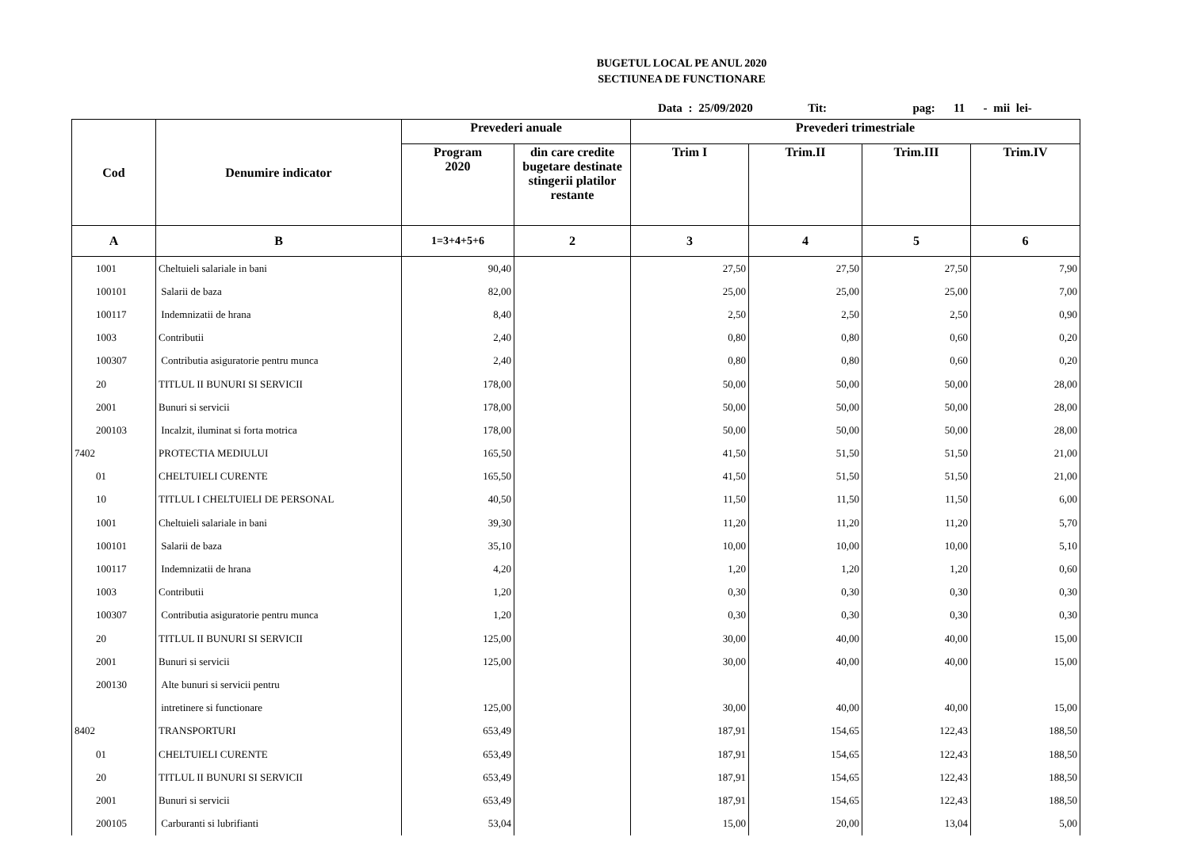BUGETUL LOCAL PE ANUL 2020
SECTIUNEA DE FUNCTIONARE
Data : 25/09/2020 Tit: pag: 11 - mii lei-
| Cod | Denumire indicator | Prevederi anuale | | Prevederi trimestriale | | | |
| --- | --- | --- | --- | --- | --- | --- | --- |
| | | Program 2020 | din care credite bugetare destinate stingerii platilor restante | Trim I | Trim.II | Trim.III | Trim.IV |
| A | B | 1=3+4+5+6 | 2 | 3 | 4 | 5 | 6 |
| 1001 | Cheltuieli salariale in bani | 90,40 | | 27,50 | 27,50 | 27,50 | 7,90 |
| 100101 | Salarii de baza | 82,00 | | 25,00 | 25,00 | 25,00 | 7,00 |
| 100117 | Indemnizatii de hrana | 8,40 | | 2,50 | 2,50 | 2,50 | 0,90 |
| 1003 | Contributii | 2,40 | | 0,80 | 0,80 | 0,60 | 0,20 |
| 100307 | Contributia asiguratorie pentru munca | 2,40 | | 0,80 | 0,80 | 0,60 | 0,20 |
| 20 | TITLUL II BUNURI SI SERVICII | 178,00 | | 50,00 | 50,00 | 50,00 | 28,00 |
| 2001 | Bunuri si servicii | 178,00 | | 50,00 | 50,00 | 50,00 | 28,00 |
| 200103 | Incalzit, iluminat si forta motrica | 178,00 | | 50,00 | 50,00 | 50,00 | 28,00 |
| 7402 | PROTECTIA MEDIULUI | 165,50 | | 41,50 | 51,50 | 51,50 | 21,00 |
| 01 | CHELTUIELI CURENTE | 165,50 | | 41,50 | 51,50 | 51,50 | 21,00 |
| 10 | TITLUL I CHELTUIELI DE PERSONAL | 40,50 | | 11,50 | 11,50 | 11,50 | 6,00 |
| 1001 | Cheltuieli salariale in bani | 39,30 | | 11,20 | 11,20 | 11,20 | 5,70 |
| 100101 | Salarii de baza | 35,10 | | 10,00 | 10,00 | 10,00 | 5,10 |
| 100117 | Indemnizatii de hrana | 4,20 | | 1,20 | 1,20 | 1,20 | 0,60 |
| 1003 | Contributii | 1,20 | | 0,30 | 0,30 | 0,30 | 0,30 |
| 100307 | Contributia asiguratorie pentru munca | 1,20 | | 0,30 | 0,30 | 0,30 | 0,30 |
| 20 | TITLUL II BUNURI SI SERVICII | 125,00 | | 30,00 | 40,00 | 40,00 | 15,00 |
| 2001 | Bunuri si servicii | 125,00 | | 30,00 | 40,00 | 40,00 | 15,00 |
| 200130 | Alte bunuri si servicii pentru | | | | | | |
| | intretinere si functionare | 125,00 | | 30,00 | 40,00 | 40,00 | 15,00 |
| 8402 | TRANSPORTURI | 653,49 | | 187,91 | 154,65 | 122,43 | 188,50 |
| 01 | CHELTUIELI CURENTE | 653,49 | | 187,91 | 154,65 | 122,43 | 188,50 |
| 20 | TITLUL II BUNURI SI SERVICII | 653,49 | | 187,91 | 154,65 | 122,43 | 188,50 |
| 2001 | Bunuri si servicii | 653,49 | | 187,91 | 154,65 | 122,43 | 188,50 |
| 200105 | Carburanti si lubrifianti | 53,04 | | 15,00 | 20,00 | 13,04 | 5,00 |